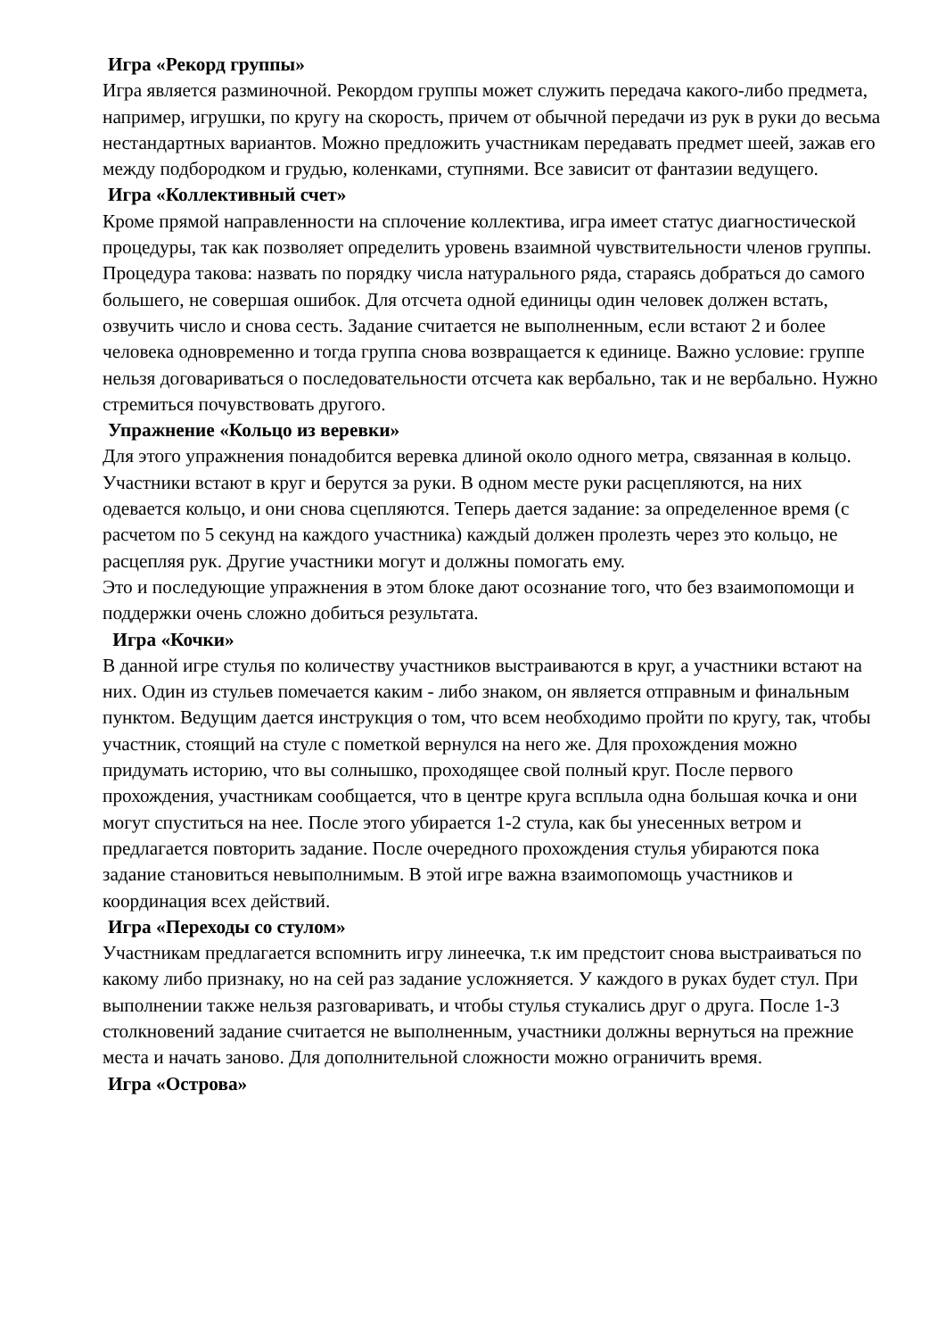Игра «Рекорд группы»
Игра является разминочной. Рекордом группы может служить передача какого-либо предмета, например, игрушки, по кругу на скорость, причем от обычной передачи из рук в руки до весьма нестандартных вариантов. Можно предложить участникам передавать предмет шеей, зажав его между подбородком и грудью, коленками, ступнями. Все зависит от фантазии ведущего.
Игра «Коллективный счет»
Кроме прямой направленности на сплочение коллектива, игра имеет статус диагностической процедуры, так как позволяет определить уровень взаимной чувствительности членов группы.
Процедура такова: назвать по порядку числа натурального ряда, стараясь добраться до самого большего, не совершая ошибок. Для отсчета одной единицы один человек должен встать, озвучить число и снова сесть. Задание считается не выполненным, если встают 2 и более человека одновременно и тогда группа снова возвращается к единице. Важно условие: группе нельзя договариваться о последовательности отсчета как вербально, так и не вербально. Нужно стремиться почувствовать другого.
Упражнение «Кольцо из веревки»
Для этого упражнения понадобится веревка длиной около одного метра, связанная в кольцо. Участники встают в круг и берутся за руки. В одном месте руки расцепляются, на них одевается кольцо, и они снова сцепляются. Теперь дается задание: за определенное время (с расчетом по 5 секунд на каждого участника) каждый должен пролезть через это кольцо, не расцепляя рук. Другие участники могут и должны помогать ему.
Это и последующие упражнения в этом блоке дают осознание того, что без взаимопомощи и поддержки очень сложно добиться результата.
Игра «Кочки»
В данной игре стулья по количеству участников выстраиваются в круг, а участники встают на них. Один из стульев помечается каким - либо знаком, он является отправным и финальным пунктом. Ведущим дается инструкция о том, что всем необходимо пройти по кругу, так, чтобы участник, стоящий на стуле с пометкой вернулся на него же. Для прохождения можно придумать историю, что вы солнышко, проходящее свой полный круг. После первого прохождения, участникам сообщается, что в центре круга всплыла одна большая кочка и они могут спуститься на нее. После этого убирается 1-2 стула, как бы унесенных ветром и предлагается повторить задание. После очередного прохождения стулья убираются пока задание становиться невыполнимым. В этой игре важна взаимопомощь участников и координация всех действий.
Игра «Переходы со стулом»
Участникам предлагается вспомнить игру линеечка, т.к им предстоит снова выстраиваться по какому либо признаку, но на сей раз задание усложняется. У каждого в руках будет стул. При выполнении также нельзя разговаривать, и чтобы стулья стукались друг о друга. После 1-3 столкновений задание считается не выполненным, участники должны вернуться на прежние места и начать заново. Для дополнительной сложности можно ограничить время.
Игра «Острова»